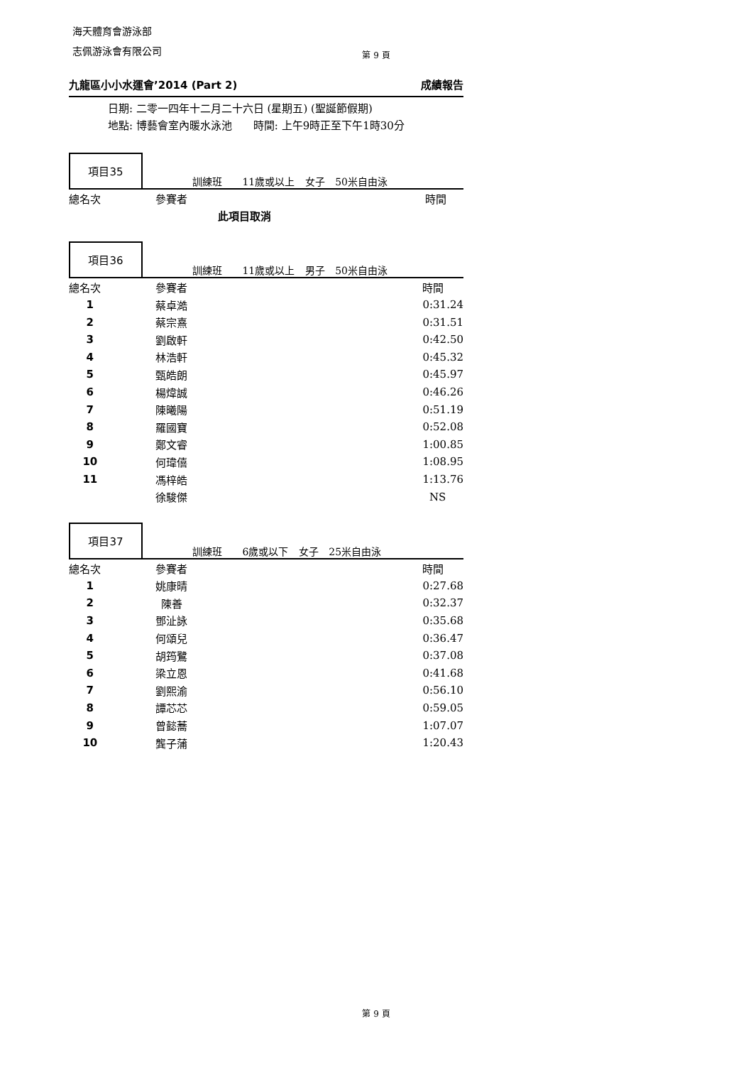海天體育會游泳部
志佩游泳會有限公司
第 9 頁
九龍區小小水運會’2014 (Part 2) 成績報告
日期: 二零一四年十二月二十六日 (星期五) (聖誕節假期)
地點: 博藝會室內暖水泳池　　時間: 上午9時正至下午1時30分
項目35
訓練班 　11歲或以上 女子 50米自由泳
| 總名次 | 參賽者 | 時間 |
| --- | --- | --- |
| | 此項目取消 | |
項目36
訓練班 　11歲或以上 男子 50米自由泳
| 總名次 | 參賽者 | 時間 |
| --- | --- | --- |
| 1 | 蔡卓澔 | 0:31.24 |
| 2 | 蔡宗熹 | 0:31.51 |
| 3 | 劉啟軒 | 0:42.50 |
| 4 | 林浩軒 | 0:45.32 |
| 5 | 甄皓朗 | 0:45.97 |
| 6 | 楊煒誠 | 0:46.26 |
| 7 | 陳曦陽 | 0:51.19 |
| 8 | 羅國寶 | 0:52.08 |
| 9 | 鄭文睿 | 1:00.85 |
| 10 | 何瑋僖 | 1:08.95 |
| 11 | 馮梓皓 | 1:13.76 |
| | 徐駿傑 | NS |
項目37
訓練班 　6歲或以下 女子 25米自由泳
| 總名次 | 參賽者 | 時間 |
| --- | --- | --- |
| 1 | 姚康晴 | 0:27.68 |
| 2 | 陳善 | 0:32.37 |
| 3 | 鄧沚詠 | 0:35.68 |
| 4 | 何頌兒 | 0:36.47 |
| 5 | 胡筠鷺 | 0:37.08 |
| 6 | 梁立恩 | 0:41.68 |
| 7 | 劉熙渝 | 0:56.10 |
| 8 | 譚芯芯 | 0:59.05 |
| 9 | 曾懿蕎 | 1:07.07 |
| 10 | 龔子蒲 | 1:20.43 |
第 9 頁